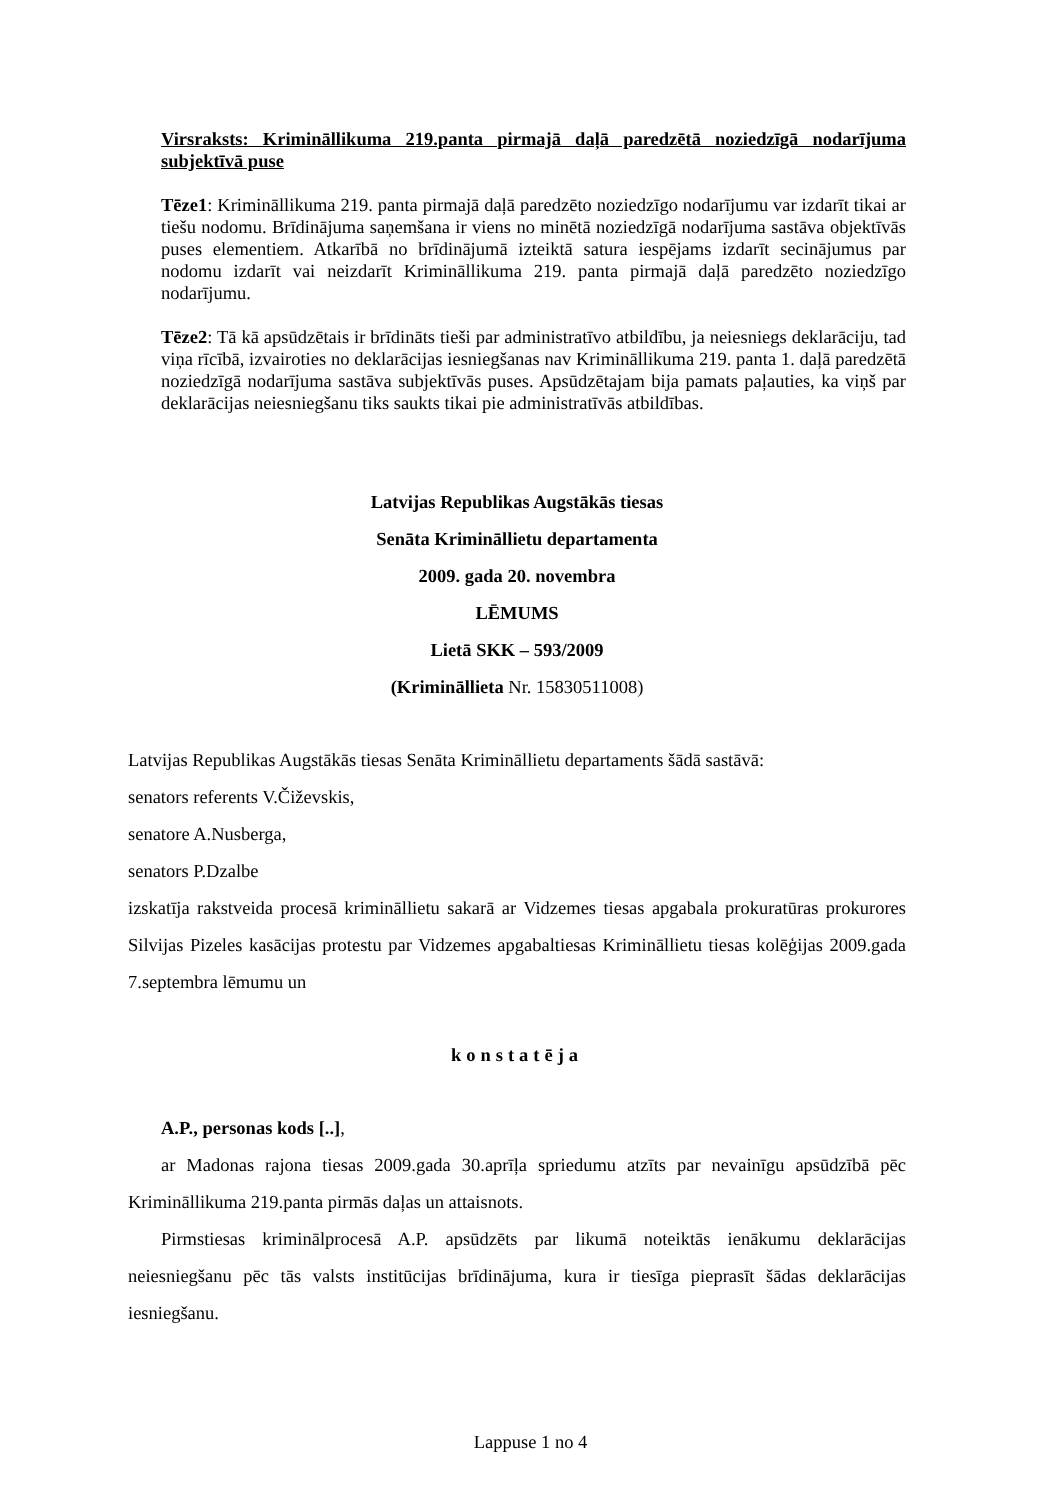Virsraksts: Krimināllikuma 219.panta pirmajā daļā paredzētā noziedzīgā nodarījuma subjektīvā puse
Tēze1: Krimināllikuma 219. panta pirmajā daļā paredzēto noziedzīgo nodarījumu var izdarīt tikai ar tiešu nodomu. Brīdinājuma saņemšana ir viens no minētā noziedzīgā nodarījuma sastāva objektīvās puses elementiem. Atkarībā no brīdinājumā izteiktā satura iespējams izdarīt secinājumus par nodomu izdarīt vai neizdarīt Krimināllikuma 219. panta pirmajā daļā paredzēto noziedzīgo nodarījumu.
Tēze2: Tā kā apsūdzētais ir brīdināts tieši par administratīvo atbildību, ja neiesniegs deklarāciju, tad viņa rīcībā, izvairoties no deklarācijas iesniegšanas nav Krimināllikuma 219. panta 1. daļā paredzētā noziedzīgā nodarījuma sastāva subjektīvās puses. Apsūdzētajam bija pamats paļauties, ka viņš par deklarācijas neiesniegšanu tiks saukts tikai pie administratīvās atbildības.
Latvijas Republikas Augstākās tiesas
Senāta Krimināllietu departamenta
2009. gada 20. novembra
LĒMUMS
Lietā SKK – 593/2009
(Krimināllieta Nr. 15830511008)
Latvijas Republikas Augstākās tiesas Senāta Krimināllietu departaments šādā sastāvā:
senators referents V.Čiževskis,
senatore A.Nusberga,
senators P.Dzalbe
izskatīja rakstveida procesā krimināllietu sakarā ar Vidzemes tiesas apgabala prokuratūras prokurores Silvijas Pizeles kasācijas protestu par Vidzemes apgabaltiesas Krimināllietu tiesas kolēģijas 2009.gada 7.septembra lēmumu un
konstatēja
A.P., personas kods [..],
ar Madonas rajona tiesas 2009.gada 30.aprīļa spriedumu atzīts par nevainīgu apsūdzībā pēc Krimināllikuma 219.panta pirmās daļas un attaisnots.
Pirmstiesas kriminālprocesā A.P. apsūdzēts par likumā noteiktās ienākumu deklarācijas neiesniegšanu pēc tās valsts institūcijas brīdinājuma, kura ir tiesīga pieprasīt šādas deklarācijas iesniegšanu.
Lappuse 1 no 4